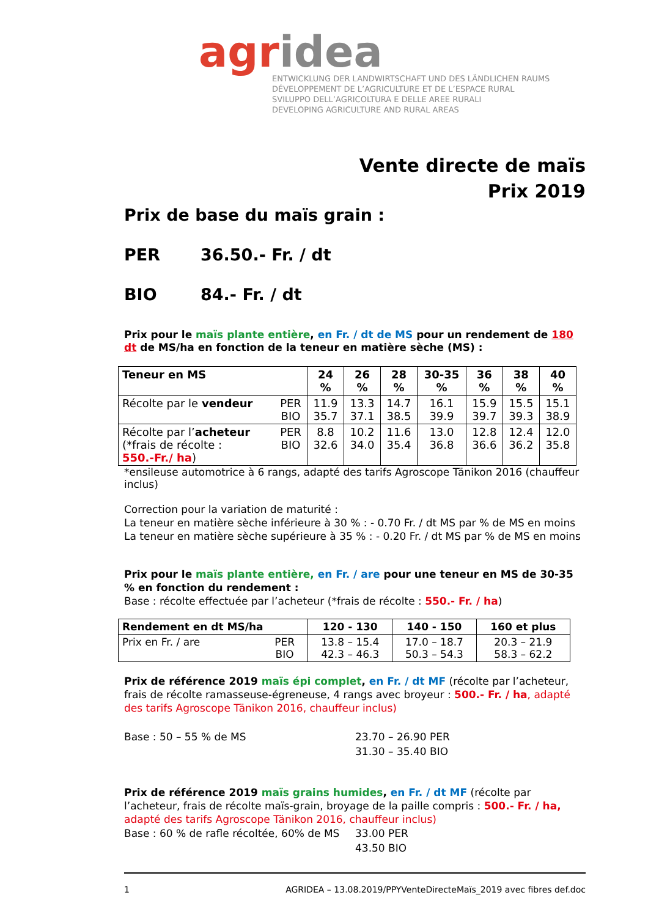agr idea
ENTWICKLUNG DER LANDWIRTSCHAFT UND DES LÄNDLICHEN RAUMS
DÉVELOPPEMENT DE L’AGRICULTURE ET DE L’ESPACE RURAL
SVILUPPO DELL’AGRICOLTURA E DELLE AREE RURALI
DEVELOPING AGRICULTURE AND RURAL AREAS
Vente directe de maïs
Prix 2019
Prix de base du maïs grain :
PER 36.50.- Fr. / dt
BIO 84.- Fr. / dt
Prix pour le maïs plante entière, en Fr. / dt de MS pour un rendement de 180 dt de MS/ha en fonction de la teneur en matière sèche (MS) :
| Teneur en MS | | 24 % | 26 % | 28 % | 30-35 % | 36 % | 38 % | 40 % |
| --- | --- | --- | --- | --- | --- | --- | --- | --- |
| Récolte par le vendeur | PER BIO | 11.9 35.7 | 13.3 37.1 | 14.7 38.5 | 16.1 39.9 | 15.9 39.7 | 15.5 39.3 | 15.1 38.9 |
| Récolte par l’ acheteur (*frais de récolte : 550.-Fr./ ha ) | PER BIO | 8.8 32.6 | 10.2 34.0 | 11.6 35.4 | 13.0 36.8 | 12.8 36.6 | 12.4 36.2 | 12.0 35.8 |
*ensileuse automotrice à 6 rangs, adapté des tarifs Agroscope Tänikon 2016 (chauffeur inclus)
Correction pour la variation de maturité :
La teneur en matière sèche inférieure à 30 % : - 0.70 Fr. / dt MS par % de MS en moins
La teneur en matière sèche supérieure à 35 % : - 0.20 Fr. / dt MS par % de MS en moins
Prix pour le maïs plante entière, en Fr. / are pour une teneur en MS de 30-35 % en fonction du rendement :
Base : récolte effectuée par l’acheteur (*frais de récolte : 550.- Fr. / ha)
| Rendement en dt MS/ha | | 120 - 130 | 140 - 150 | 160 et plus |
| --- | --- | --- | --- | --- |
| Prix en Fr. / are | PER BIO | 13.8 – 15.4 42.3 – 46.3 | 17.0 – 18.7 50.3 – 54.3 | 20.3 – 21.9 58.3 – 62.2 |
Prix de référence 2019 maïs épi complet, en Fr. / dt MF (récolte par l’acheteur, frais de récolte ramasseuse-égreneuse, 4 rangs avec broyeur : 500.- Fr. / ha, adapté des tarifs Agroscope Tänikon 2016, chauffeur inclus)
Base : 50 – 55 % de MS 23.70 – 26.90 PER
31.30 – 35.40 BIO
Prix de référence 2019 maïs grains humides, en Fr. / dt MF (récolte par l’acheteur, frais de récolte maïs-grain, broyage de la paille compris : 500.- Fr. / ha, adapté des tarifs Agroscope Tänikon 2016, chauffeur inclus)
Base : 60 % de rafle récoltée, 60% de MS
33.00 PER
43.50 BIO
1 AGRIDEA – 13.08.2019/PPYVenteDirecteMaïs_2019 avec fibres def.doc